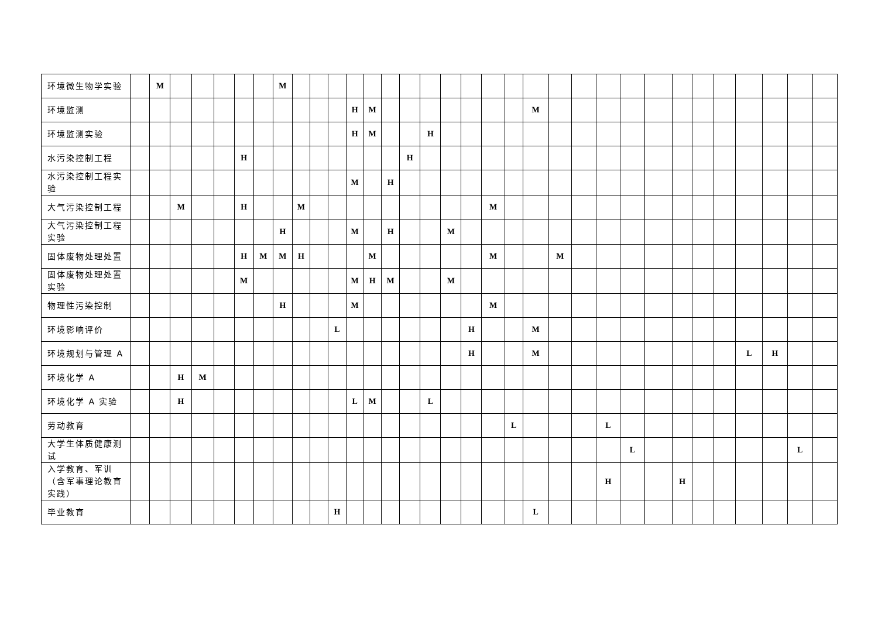| 环境微生物学实验 | | M | | | | | | M | | | | | | | | | | | | | | | | | | | | | | | | | |
| 环境监测 | | | | | | | | | | | | H | M | | | | | | | | M | | | | | | | | | | | | |
| 环境监测实验 | | | | | | | | | | | | H | M | | | H | | | | | | | | | | | | | | | | | |
| 水污染控制工程 | | | | | | H | | | | | | | | | H | | | | | | | | | | | | | | | | | | |
| 水污染控制工程实验 | | | | | | | | | | | | M | | H | | | | | | | | | | | | | | | | | | | |
| 大气污染控制工程 | | | M | | | H | | | M | | | | | | | | | | M | | | | | | | | | | | | | | |
| 大气污染控制工程实验 | | | | | | | | H | | | | M | | H | | | M | | | | | | | | | | | | | | | | |
| 固体废物处理处置 | | | | | | H | M | M | H | | | | M | | | | | | M | | | M | | | | | | | | | | | |
| 固体废物处理处置实验 | | | | | | M | | | | | | M | H | M | | | M | | | | | | | | | | | | | | | | |
| 物理性污染控制 | | | | | | | | H | | | | M | | | | | | | M | | | | | | | | | | | | | | |
| 环境影响评价 | | | | | | | | | | | L | | | | | | | H | | | M | | | | | | | | | | | | |
| 环境规划与管理 A | | | | | | | | | | | | | | | | | | H | | | M | | | | | | | | | L | H | | |
| 环境化学 A | | | H | M | | | | | | | | | | | | | | | | | | | | | | | | | | | | | |
| 环境化学 A 实验 | | | H | | | | | | | | | L | M | | | L | | | | | | | | | | | | | | | | | |
| 劳动教育 | | | | | | | | | | | | | | | | | | | | L | | | | L | | | | | | | | | |
| 大学生体质健康测试 | | | | | | | | | | | | | | | | | | | | | | | | | L | | | | | | | L | |
| 入学教育、军训（含军事理论教育实践） | | | | | | | | | | | | | | | | | | | | | | | | H | | | H | | | | | | |
| 毕业教育 | | | | | | | | | | | H | | | | | | | | | | L | | | | | | | | | | | | |